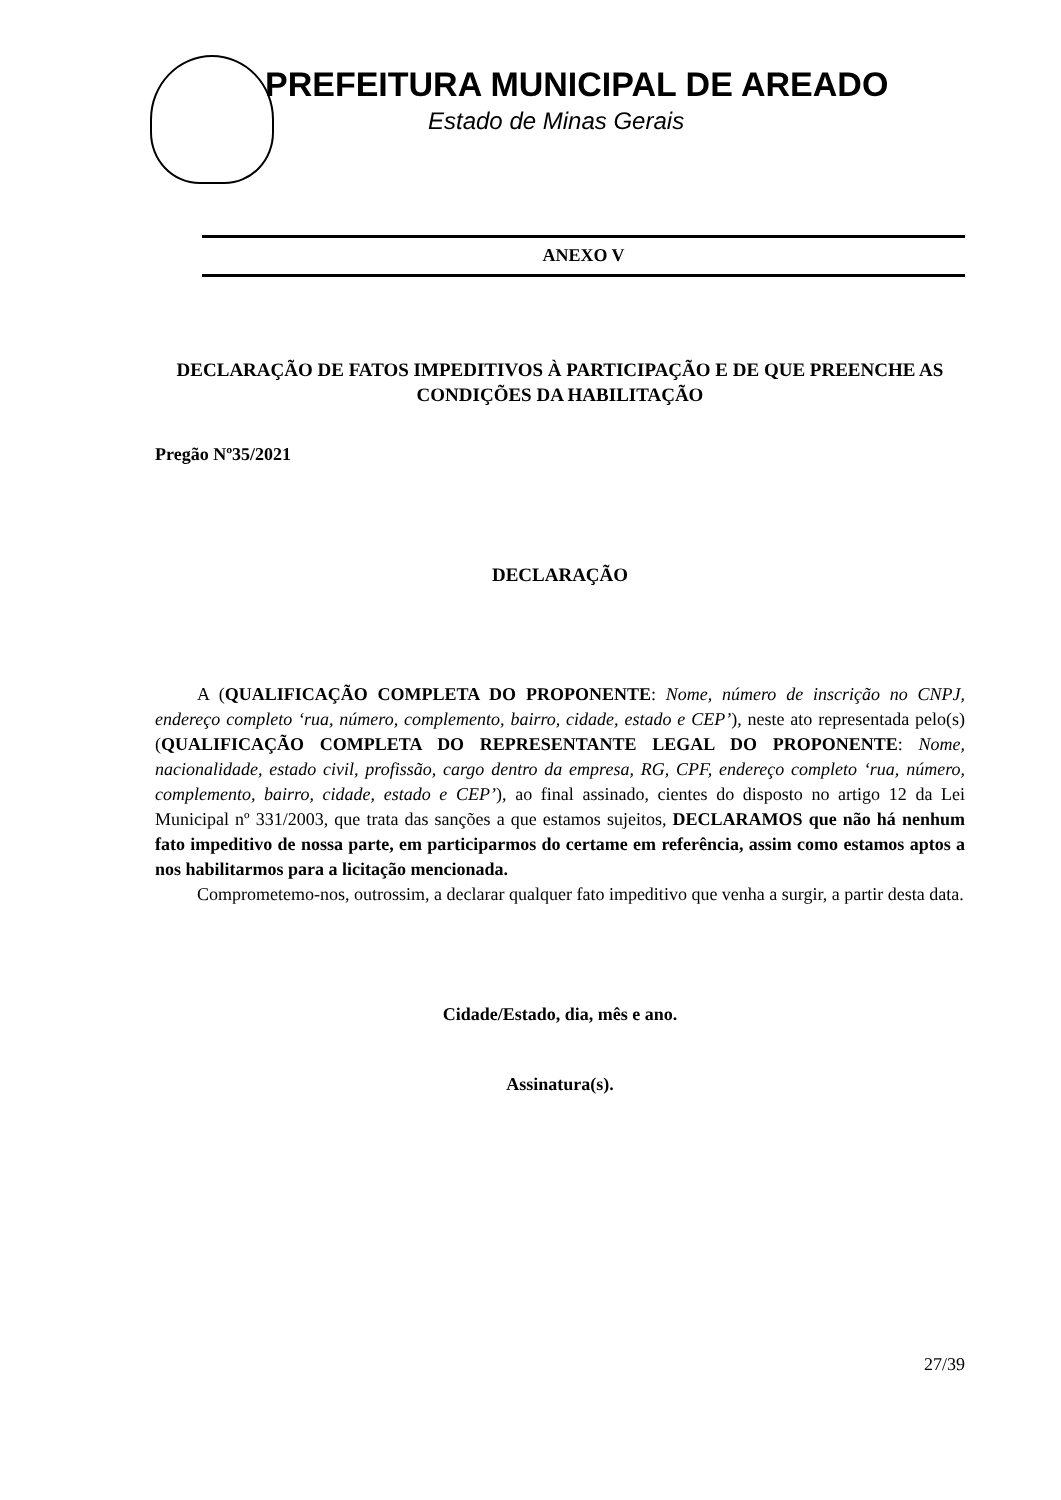PREFEITURA MUNICIPAL DE AREADO
Estado de Minas Gerais
ANEXO V
DECLARAÇÃO DE FATOS IMPEDITIVOS À PARTICIPAÇÃO E DE QUE PREENCHE AS CONDIÇÕES DA HABILITAÇÃO
Pregão Nº35/2021
DECLARAÇÃO
A (QUALIFICAÇÃO COMPLETA DO PROPONENTE: Nome, número de inscrição no CNPJ, endereço completo ‘rua, número, complemento, bairro, cidade, estado e CEP’), neste ato representada pelo(s) (QUALIFICAÇÃO COMPLETA DO REPRESENTANTE LEGAL DO PROPONENTE: Nome, nacionalidade, estado civil, profissão, cargo dentro da empresa, RG, CPF, endereço completo ‘rua, número, complemento, bairro, cidade, estado e CEP’), ao final assinado, cientes do disposto no artigo 12 da Lei Municipal nº 331/2003, que trata das sanções a que estamos sujeitos, DECLARAMOS que não há nenhum fato impeditivo de nossa parte, em participarmos do certame em referência, assim como estamos aptos a nos habilitarmos para a licitação mencionada.
Comprometemo-nos, outrossim, a declarar qualquer fato impeditivo que venha a surgir, a partir desta data.
Cidade/Estado, dia, mês e ano.
Assinatura(s).
27/39